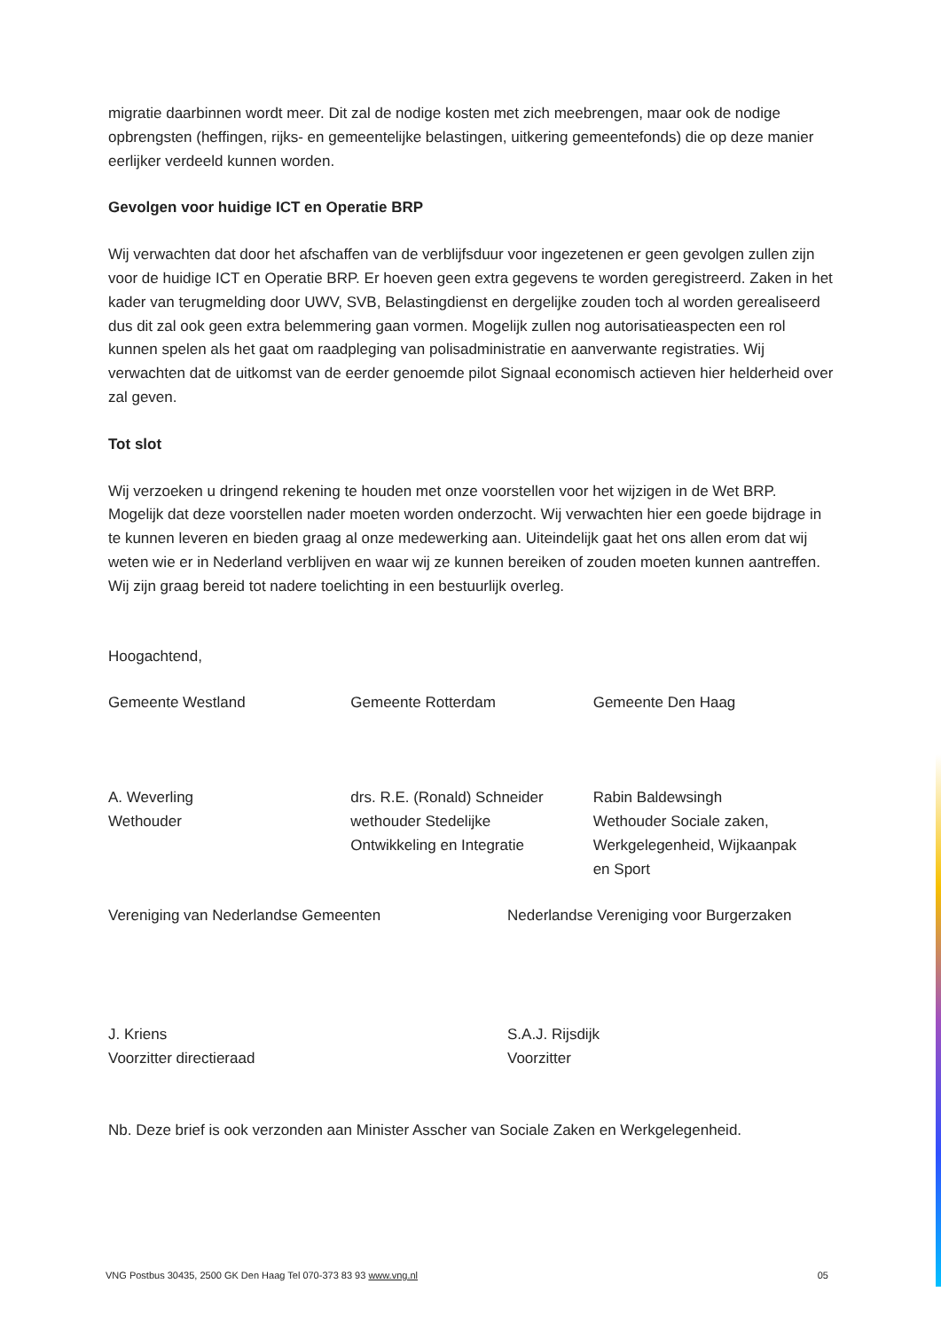migratie daarbinnen wordt meer. Dit zal de nodige kosten met zich meebrengen, maar ook de nodige opbrengsten (heffingen, rijks- en gemeentelijke belastingen, uitkering gemeentefonds) die op deze manier eerlijker verdeeld kunnen worden.
Gevolgen voor huidige ICT en Operatie BRP
Wij verwachten dat door het afschaffen van de verblijfsduur voor ingezetenen er geen gevolgen zullen zijn voor de huidige ICT en Operatie BRP. Er hoeven geen extra gegevens te worden geregistreerd. Zaken in het kader van terugmelding door UWV, SVB, Belastingdienst en dergelijke zouden toch al worden gerealiseerd dus dit zal ook geen extra belemmering gaan vormen. Mogelijk zullen nog autorisatieaspecten een rol kunnen spelen als het gaat om raadpleging van polisadministratie en aanverwante registraties. Wij verwachten dat de uitkomst van de eerder genoemde pilot Signaal economisch actieven hier helderheid over zal geven.
Tot slot
Wij verzoeken u dringend rekening te houden met onze voorstellen voor het wijzigen in de Wet BRP. Mogelijk dat deze voorstellen nader moeten worden onderzocht. Wij verwachten hier een goede bijdrage in te kunnen leveren en bieden graag al onze medewerking aan. Uiteindelijk gaat het ons allen erom dat wij weten wie er in Nederland verblijven en waar wij ze kunnen bereiken of zouden moeten kunnen aantreffen.
Wij zijn graag bereid tot nadere toelichting in een bestuurlijk overleg.
Hoogachtend,
Gemeente Westland
A. Weverling
Wethouder
Gemeente Rotterdam
drs. R.E. (Ronald) Schneider
wethouder Stedelijke
Ontwikkeling en Integratie
Gemeente Den Haag
Rabin Baldewsingh
Wethouder Sociale zaken,
Werkgelegenheid, Wijkaanpak
en Sport
Vereniging van Nederlandse Gemeenten
J. Kriens
Voorzitter directieraad
Nederlandse Vereniging voor Burgerzaken
S.A.J. Rijsdijk
Voorzitter
Nb. Deze brief is ook verzonden aan Minister Asscher van Sociale Zaken en Werkgelegenheid.
VNG Postbus 30435, 2500 GK Den Haag Tel 070-373 83 93 www.vng.nl 05